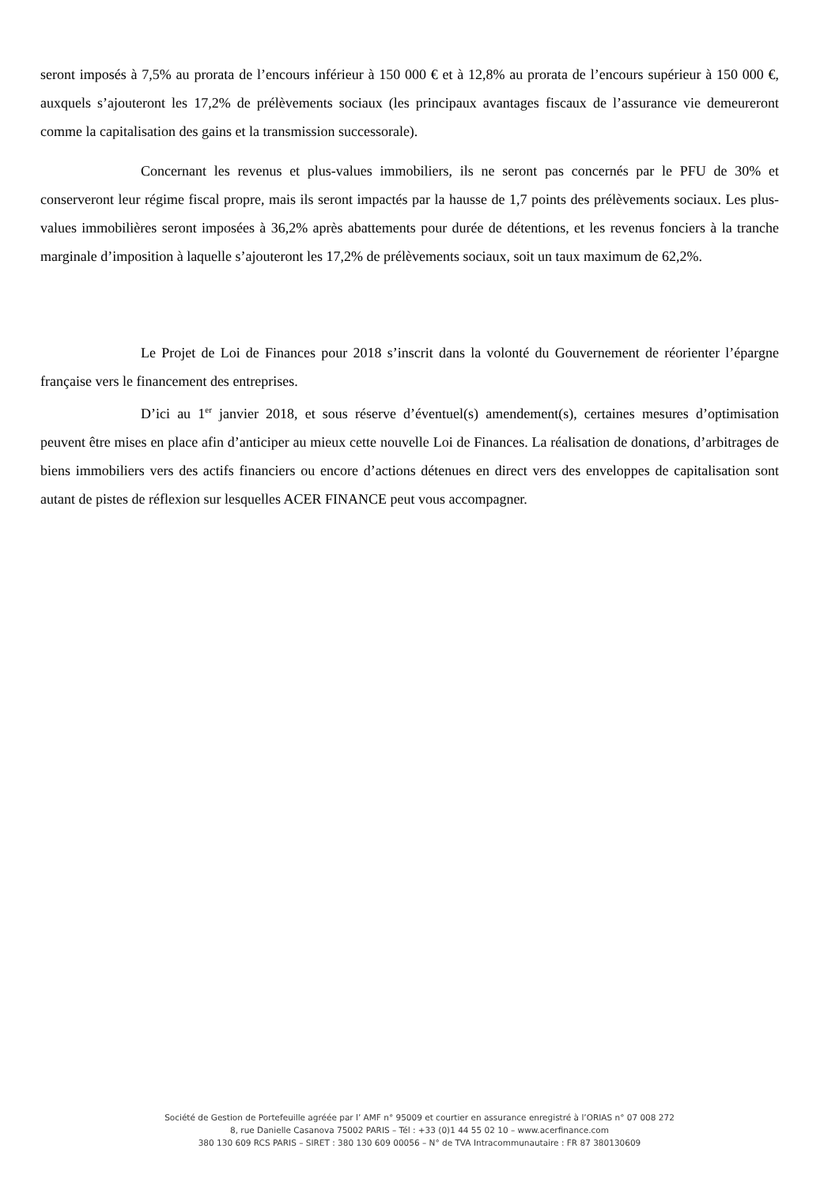seront imposés à 7,5% au prorata de l’encours inférieur à 150 000 € et à 12,8% au prorata de l’encours supérieur à 150 000 €, auxquels s’ajouteront les 17,2% de prélèvements sociaux (les principaux avantages fiscaux de l’assurance vie demeureront comme la capitalisation des gains et la transmission successorale).
Concernant les revenus et plus-values immobiliers, ils ne seront pas concernés par le PFU de 30% et conserveront leur régime fiscal propre, mais ils seront impactés par la hausse de 1,7 points des prélèvements sociaux. Les plus-values immobilières seront imposées à 36,2% après abattements pour durée de détentions, et les revenus fonciers à la tranche marginale d’imposition à laquelle s’ajouteront les 17,2% de prélèvements sociaux, soit un taux maximum de 62,2%.
Le Projet de Loi de Finances pour 2018 s’inscrit dans la volonté du Gouvernement de réorienter l’épargne française vers le financement des entreprises.
D’ici au 1<sup>er</sup> janvier 2018, et sous réserve d’éventuel(s) amendement(s), certaines mesures d’optimisation peuvent être mises en place afin d’anticiper au mieux cette nouvelle Loi de Finances. La réalisation de donations, d’arbitrages de biens immobiliers vers des actifs financiers ou encore d’actions détenues en direct vers des enveloppes de capitalisation sont autant de pistes de réflexion sur lesquelles ACER FINANCE peut vous accompagner.
Société de Gestion de Portefeuille agréée par l’ AMF n° 95009 et courtier en assurance enregistré à l’ORIAS n° 07 008 272
8, rue Danielle Casanova 75002 PARIS – Tél : +33 (0)1 44 55 02 10 – www.acerfinance.com
380 130 609 RCS PARIS – SIRET : 380 130 609 00056 – N° de TVA Intracommunautaire : FR 87 380130609